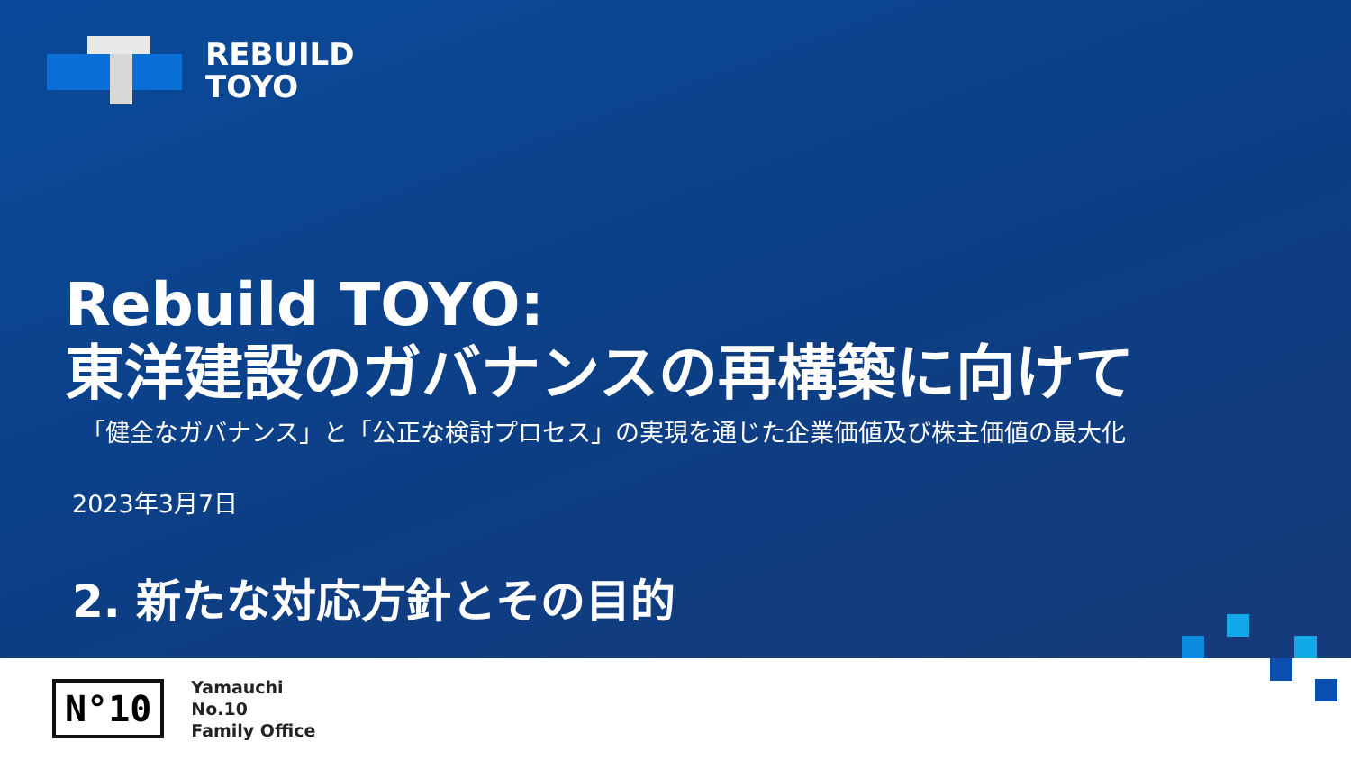REBUILD
TOYO
Rebuild TOYO:
東洋建設のガバナンスの再構築に向けて
「健全なガバナンス」と「公正な検討プロセス」の実現を通じた企業価値及び株主価値の最大化
2023年3月7日
2. 新たな対応方針とその目的
N°10
Yamauchi
No.10
Family Office